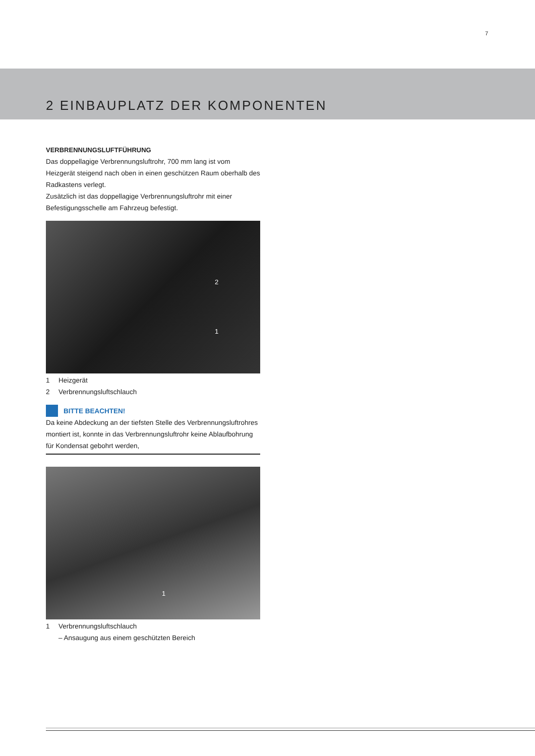7
2 EINBAUPLATZ DER KOMPONENTEN
VERBRENNUNGSLUFTFÜHRUNG
Das doppellagige Verbrennungsluftrohr, 700 mm lang ist vom Heizgerät steigend nach oben in einen geschützen Raum oberhalb des Radkastens verlegt.
Zusätzlich ist das doppellagige Verbrennungsluftrohr mit einer Befestigungsschelle am Fahrzeug befestigt.
2
1
1 Heizgerät
2 Verbrennungsluftschlauch
BITTE BEACHTEN!
Da keine Abdeckung an der tiefsten Stelle des Verbrennungsluftrohres montiert ist, konnte in das Verbrennungsluftrohr keine Ablaufbohrung für Kondensat gebohrt werden,
1
1 Verbrennungsluftschlauch
– Ansaugung aus einem geschützten Bereich